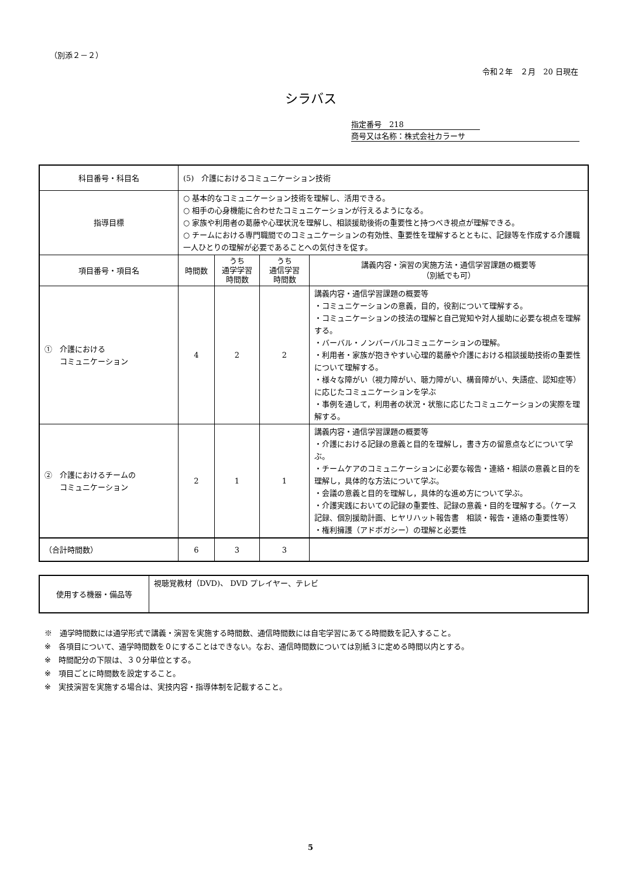（別添２－２）
令和２年　２月　20 日現在
シラバス
指定番号　218
商号又は名称：株式会社カラーサ
| 科目番号・科目名 | (5) 介護におけるコミュニケーション技術 | | | |
| 指導目標 | ○ 基本的なコミュニケーション技術を理解し、活用できる。 ○ 相手の心身機能に合わせたコミュニケーションが行えるようになる。 ○ 家族や利用者の葛藤や心理状況を理解し、相談援助後術の重要性と持つべき視点が理解できる。 ○ チームにおける専門職間でのコミュニケーションの有効性、重要性を理解するとともに、記録等を作成する介護職一人ひとりの理解が必要であることへの気付きを促す。 | | | |
| 項目番号・項目名 | 時間数 | うち 通学学習 時間数 | うち 通信学習 時間数 | 講義内容・演習の実施方法・通信学習課題の概要等 （別紙でも可） |
| ① 介護における コミュニケーション | 4 | 2 | 2 | 講義内容・通信学習課題の概要等 ・コミュニケーションの意義，目的，役割について理解する。 ・コミュニケーションの技法の理解と自己覚知や対人援助に必要な視点を理解する。 ・バーバル・ノンバーバルコミュニケーションの理解。 ・利用者・家族が抱きやすい心理的葛藤や介護における相談援助技術の重要性について理解する。 ・様々な障がい（視力障がい、聴力障がい、構音障がい、失語症、認知症等）に応じたコミュニケーションを学ぶ ・事例を通して，利用者の状況・状態に応じたコミュニケーションの実際を理解する。 |
| ② 介護におけるチームの コミュニケーション | 2 | 1 | 1 | 講義内容・通信学習課題の概要等 ・介護における記録の意義と目的を理解し，書き方の留意点などについて学ぶ。 ・チームケアのコミュニケーションに必要な報告・連絡・相談の意義と目的を理解し，具体的な方法について学ぶ。 ・会議の意義と目的を理解し，具体的な進め方について学ぶ。 ・介護実践においての記録の重要性、記録の意義・目的を理解する。（ケース記録、個別援助計画、ヒヤリハット報告書 相談・報告・連絡の重要性等） ・権利擁護（アドボガシー）の理解と必要性 |
| （合計時間数） | 6 | 3 | 3 | |
| 使用する機器・備品等 | 視聴覚教材（DVD)、 DVD プレイヤー、テレビ |
※　通学時間数には通学形式で講義・演習を実施する時間数、通信時間数には自宅学習にあてる時間数を記入すること。
※　各項目について、通学時間数を０にすることはできない。なお、通信時間数については別紙３に定める時間以内とする。
※　時間配分の下限は、３０分単位とする。
※　項目ごとに時間数を設定すること。
※　実技演習を実施する場合は、実技内容・指導体制を記載すること。
5